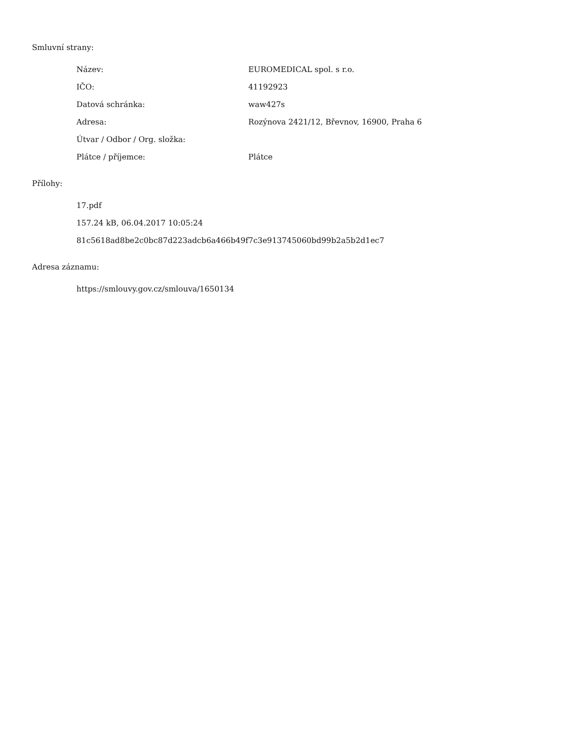Smluvní strany:
| Název: | EUROMEDICAL spol. s r.o. |
| IČO: | 41192923 |
| Datová schránka: | waw427s |
| Adresa: | Rozýnova 2421/12, Břevnov, 16900, Praha 6 |
| Útvar / Odbor / Org. složka: | |
| Plátce / příjemce: | Plátce |
Přílohy:
17.pdf
157.24 kB, 06.04.2017 10:05:24
81c5618ad8be2c0bc87d223adcb6a466b49f7c3e913745060bd99b2a5b2d1ec7
Adresa záznamu:
https://smlouvy.gov.cz/smlouva/1650134